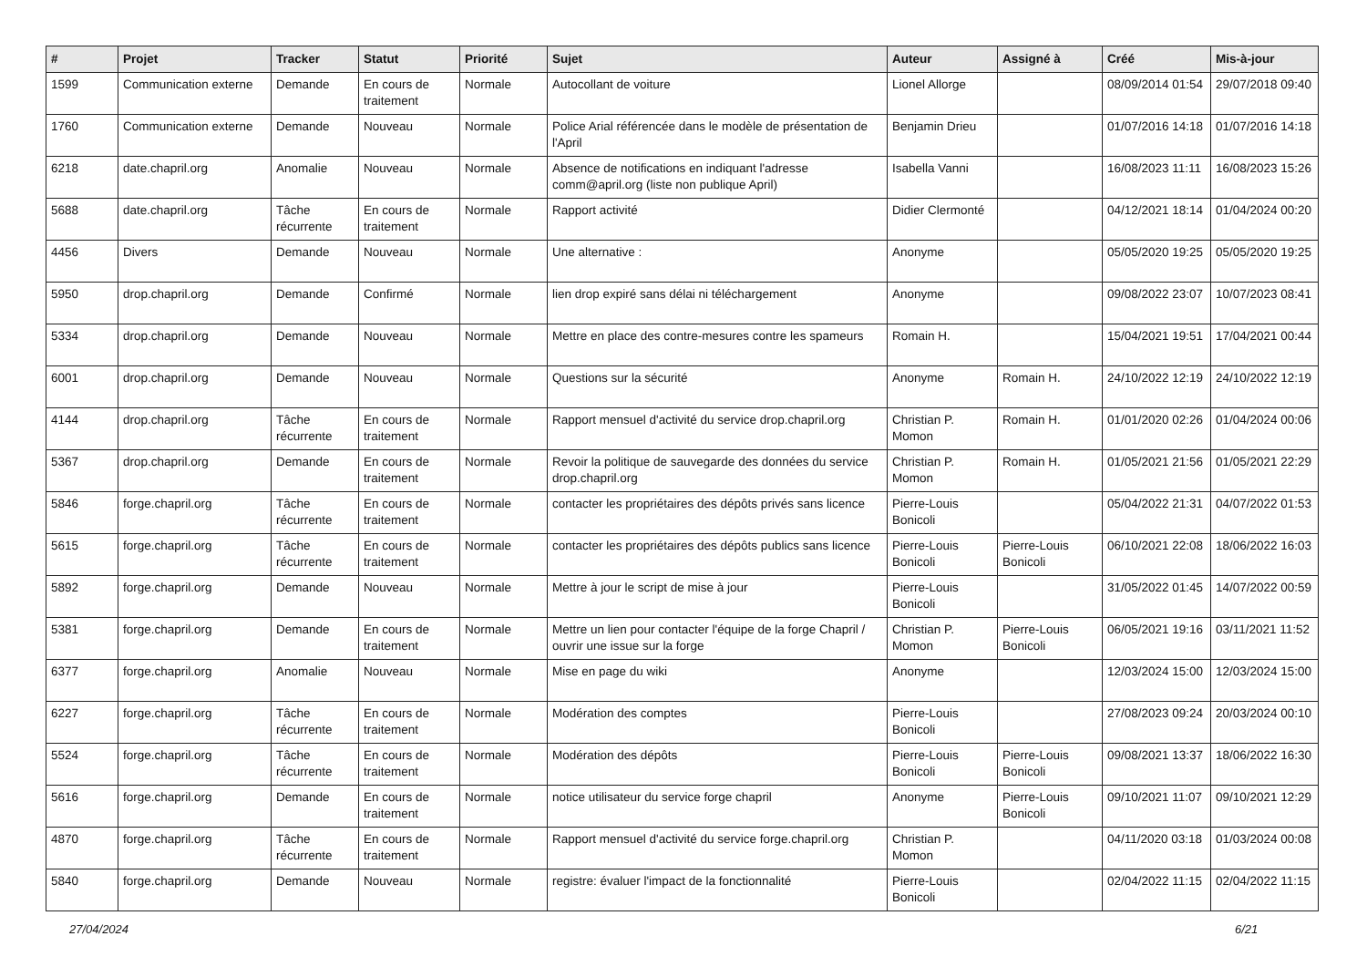| # | Projet | Tracker | Statut | Priorité | Sujet | Auteur | Assigné à | Créé | Mis-à-jour |
| --- | --- | --- | --- | --- | --- | --- | --- | --- | --- |
| 1599 | Communication externe | Demande | En cours de traitement | Normale | Autocollant de voiture | Lionel Allorge | | 08/09/2014 01:54 | 29/07/2018 09:40 |
| 1760 | Communication externe | Demande | Nouveau | Normale | Police Arial référencée dans le modèle de présentation de l'April | Benjamin Drieu | | 01/07/2016 14:18 | 01/07/2016 14:18 |
| 6218 | date.chapril.org | Anomalie | Nouveau | Normale | Absence de notifications en indiquant l'adresse comm@april.org (liste non publique April) | Isabella Vanni | | 16/08/2023 11:11 | 16/08/2023 15:26 |
| 5688 | date.chapril.org | Tâche récurrente | En cours de traitement | Normale | Rapport activité | Didier Clermonté | | 04/12/2021 18:14 | 01/04/2024 00:20 |
| 4456 | Divers | Demande | Nouveau | Normale | Une alternative : | Anonyme | | 05/05/2020 19:25 | 05/05/2020 19:25 |
| 5950 | drop.chapril.org | Demande | Confirmé | Normale | lien drop expiré sans délai ni téléchargement | Anonyme | | 09/08/2022 23:07 | 10/07/2023 08:41 |
| 5334 | drop.chapril.org | Demande | Nouveau | Normale | Mettre en place des contre-mesures contre les spameurs | Romain H. | | 15/04/2021 19:51 | 17/04/2021 00:44 |
| 6001 | drop.chapril.org | Demande | Nouveau | Normale | Questions sur la sécurité | Anonyme | Romain H. | 24/10/2022 12:19 | 24/10/2022 12:19 |
| 4144 | drop.chapril.org | Tâche récurrente | En cours de traitement | Normale | Rapport mensuel d'activité du service drop.chapril.org | Christian P. Momon | Romain H. | 01/01/2020 02:26 | 01/04/2024 00:06 |
| 5367 | drop.chapril.org | Demande | En cours de traitement | Normale | Revoir la politique de sauvegarde des données du service drop.chapril.org | Christian P. Momon | Romain H. | 01/05/2021 21:56 | 01/05/2021 22:29 |
| 5846 | forge.chapril.org | Tâche récurrente | En cours de traitement | Normale | contacter les propriétaires des dépôts privés sans licence | Pierre-Louis Bonicoli | | 05/04/2022 21:31 | 04/07/2022 01:53 |
| 5615 | forge.chapril.org | Tâche récurrente | En cours de traitement | Normale | contacter les propriétaires des dépôts publics sans licence | Pierre-Louis Bonicoli | Pierre-Louis Bonicoli | 06/10/2021 22:08 | 18/06/2022 16:03 |
| 5892 | forge.chapril.org | Demande | Nouveau | Normale | Mettre à jour le script de mise à jour | Pierre-Louis Bonicoli | | 31/05/2022 01:45 | 14/07/2022 00:59 |
| 5381 | forge.chapril.org | Demande | En cours de traitement | Normale | Mettre un lien pour contacter l'équipe de la forge Chapril / ouvrir une issue sur la forge | Christian P. Momon | Pierre-Louis Bonicoli | 06/05/2021 19:16 | 03/11/2021 11:52 |
| 6377 | forge.chapril.org | Anomalie | Nouveau | Normale | Mise en page du wiki | Anonyme | | 12/03/2024 15:00 | 12/03/2024 15:00 |
| 6227 | forge.chapril.org | Tâche récurrente | En cours de traitement | Normale | Modération des comptes | Pierre-Louis Bonicoli | | 27/08/2023 09:24 | 20/03/2024 00:10 |
| 5524 | forge.chapril.org | Tâche récurrente | En cours de traitement | Normale | Modération des dépôts | Pierre-Louis Bonicoli | Pierre-Louis Bonicoli | 09/08/2021 13:37 | 18/06/2022 16:30 |
| 5616 | forge.chapril.org | Demande | En cours de traitement | Normale | notice utilisateur du service forge chapril | Anonyme | Pierre-Louis Bonicoli | 09/10/2021 11:07 | 09/10/2021 12:29 |
| 4870 | forge.chapril.org | Tâche récurrente | En cours de traitement | Normale | Rapport mensuel d'activité du service forge.chapril.org | Christian P. Momon | | 04/11/2020 03:18 | 01/03/2024 00:08 |
| 5840 | forge.chapril.org | Demande | Nouveau | Normale | registre: évaluer l'impact de la fonctionnalité | Pierre-Louis Bonicoli | | 02/04/2022 11:15 | 02/04/2022 11:15 |
27/04/2024 6/21